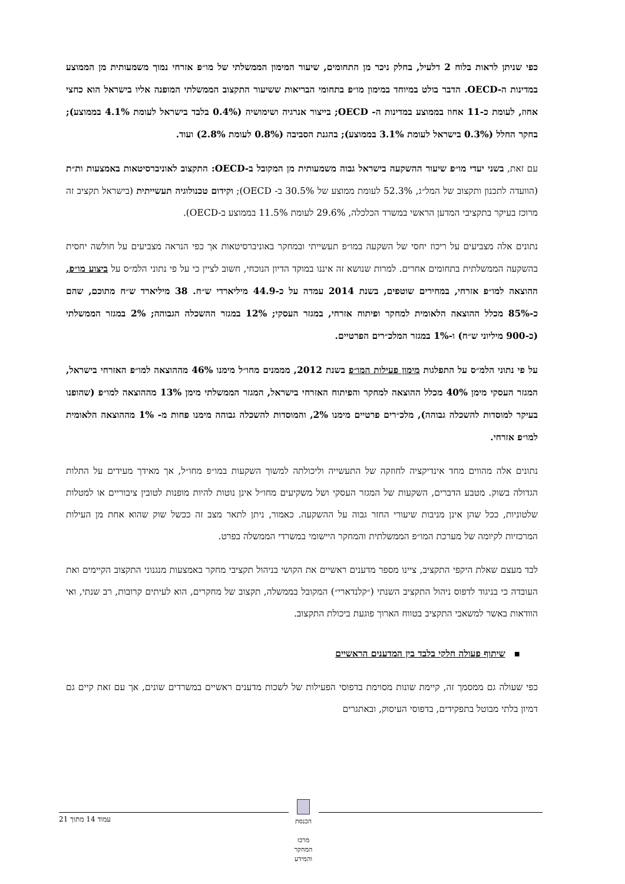כפי שניתן לראות בלוח 2 דלעיל, בחלק ניכר מן התחומים, שיעור המימון הממשלתי של מו״פ אזרחי נמוך משמעותית מן הממוצע במדינות ה-OECD. הדבר בולט במיוחד במימון מו״פ בתחומי הבריאות ששיעור התקצוב הממשלתי המופנה אליו בישראל הוא כחצי אחוז, לעומת כ-11 אחוז בממוצע במדינות ה- OECD; בייצור אנרגיה ושימושיה (0.4% בלבד בישראל לעומת 4.1% בממוצע); בחקר החלל (0.3% בישראל לעומת 3.1% בממוצע); בהגנת הסביבה (0.8% לעומת 2.8%) ועוד.
עם זאת, בשני יעדי מו״פ שיעור ההשקעה בישראל גבוה משמעותית מן המקובל ב-OECD: התקצוב לאוניברסיטאות באמצעות ות״ת (הוועדה לתכנון ותקצוב של המל״ג, 52.3% לעומת ממוצע של 30.5% ב- OECD); וקידום טכנולוגיה תעשייתית (בישראל תקציב זה מרוכז בעיקר בתקציבי המדען הראשי במשרד הכלכלה, 29.6% לעומת 11.5% בממוצע ב-OECD).
נתונים אלה מצביעים על ריכוז יחסי של השקעה במו״פ תעשייתי ובמחקר באוניברסיטאות אך כפי הנראה מצביעים על חולשה יחסית בהשקעה הממשלתית בתחומים אחרים. למרות שנושא זה איננו במוקד הדיון הנוכחי, חשוב לציין כי על פי נתוני הלמ״ס על ביצוע מו״פ, ההוצאה למו״פ אזרחי, במחירים שוטפים, בשנת 2014 עמדה על כ-44.9 מיליארדי ש״ח. 38 מיליארד ש״ח מתוכם, שהם כ-85% מכלל ההוצאה הלאומית למחקר ופיתוח אזרחי, במגזר העסקי; 12% במגזר ההשכלה הגבוהה; 2% במגזר הממשלתי (כ-900 מיליוני ש״ח) ו-1% במגזר המלכ״רים הפרטיים.
על פי נתוני הלמ״ס על התפלגות מימון פעילות המו״פ בשנת 2012, מממנים מחו״ל מימנו 46% מההוצאה למו״פ האזרחי בישראל, המגזר העסקי מימן 40% מכלל ההוצאה למחקר והפיתוח האזרחי בישראל, המגזר הממשלתי מימן 13% מההוצאה למו״פ (שהופנו בעיקר למוסדות להשכלה גבוהה), מלכ״רים פרטיים מימנו 2%, והמוסדות להשכלה גבוהה מימנו פחות מ- 1% מההוצאה הלאומית למו״פ אזרחי.
נתונים אלה מהווים מחד אינדיקציה לחוזקה של התעשייה וליכולתה למשוך השקעות במו״פ מחו״ל, אך מאידך מעידים על התלות הגדולה בשוק. מטבע הדברים, השקעות של המגזר העסקי ושל משקיעים מחו״ל אינן נוטות להיות מופנות לטובין ציבוריים או למטלות שלטוניות, ככל שהן אינן מניבות שיעורי החזר גבוה על ההשקעה. כאמור, ניתן לתאר מצב זה ככשל שוק שהוא אחת מן העילות המרכזיות לקיומה של מערכת המו״פ הממשלתית והמחקר היישומי במשרדי הממשלה בפרט.
לבד מעצם שאלת היקפי התקציב, ציינו מספר מדענים ראשיים את הקושי בניהול תקציבי מחקר באמצעות מנגנוני התקצוב הקיימים ואת העובדה כי בניגוד לדפוס ניהול התקציב השנתי (״קלנדארי״) המקובל בממשלה, תקצוב של מחקרים, הוא לעיתים קרובות, רב שנתי, ואי הוודאות באשר למשאבי התקציב בטווח הארוך פוגעת ביכולת התקצוב.
▪ שיתוף פעולה חלקי בלבד בין המדענים הראשיים
כפי שעולה גם ממסמך זה, קיימת שונות מסוימת בדפוסי הפעילות של לשכות מדענים ראשיים במשרדים שונים, אך עם זאת קיים גם דמיון בלתי מבוטל בתפקידים, בדפוסי העיסוק, ובאתגרים
עמוד 14 מתוך 21
הכנסת
מרכז המחקר והמידע